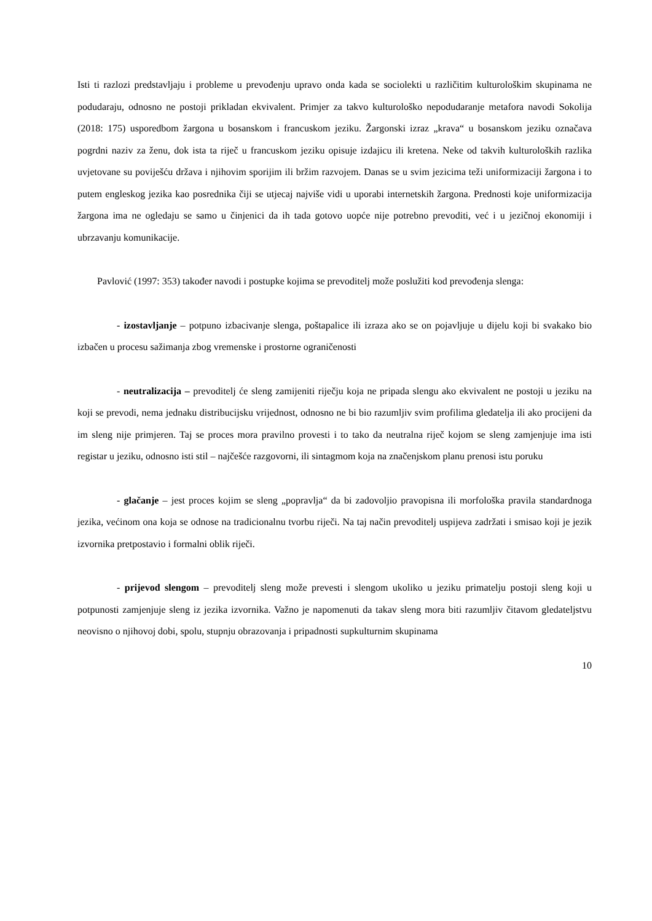Isti ti razlozi predstavljaju i probleme u prevođenju upravo onda kada se sociolekti u različitim kulturološkim skupinama ne podudaraju, odnosno ne postoji prikladan ekvivalent. Primjer za takvo kulturološko nepodudaranje metafora navodi Sokolija (2018: 175) usporedbom žargona u bosanskom i francuskom jeziku. Žargonski izraz „krava“ u bosanskom jeziku označava pogrdni naziv za ženu, dok ista ta riječ u francuskom jeziku opisuje izdajicu ili kretena. Neke od takvih kulturoloških razlika uvjetovane su poviješću država i njihovim sporijim ili bržim razvojem. Danas se u svim jezicima teži uniformizaciji žargona i to putem engleskog jezika kao posrednika čiji se utjecaj najviše vidi u uporabi internetskih žargona. Prednosti koje uniformizacija žargona ima ne ogledaju se samo u činjenici da ih tada gotovo uopće nije potrebno prevoditi, već i u jezičnoj ekonomiji i ubrzavanju komunikacije.
Pavlović (1997: 353) također navodi i postupke kojima se prevoditelj može poslužiti kod prevođenja slenga:
- izostavljanje – potpuno izbacivanje slenga, poštapalice ili izraza ako se on pojavljuje u dijelu koji bi svakako bio izbačen u procesu sažimanja zbog vremenske i prostorne ograničenosti
- neutralizacija – prevoditelj će sleng zamijeniti riječju koja ne pripada slengu ako ekvivalent ne postoji u jeziku na koji se prevodi, nema jednaku distribucijsku vrijednost, odnosno ne bi bio razumljiv svim profilima gledatelja ili ako procijeni da im sleng nije primjeren. Taj se proces mora pravilno provesti i to tako da neutralna riječ kojom se sleng zamjenjuje ima isti registar u jeziku, odnosno isti stil – najčešće razgovorni, ili sintagmom koja na značenjskom planu prenosi istu poruku
- glačanje – jest proces kojim se sleng „popravlja“ da bi zadovoljio pravopisna ili morfološka pravila standardnoga jezika, većinom ona koja se odnose na tradicionalnu tvorbu riječi. Na taj način prevoditelj uspijeva zadržati i smisao koji je jezik izvornika pretpostavio i formalni oblik riječi.
- prijevod slengom – prevoditelj sleng može prevesti i slengom ukoliko u jeziku primatelju postoji sleng koji u potpunosti zamjenjuje sleng iz jezika izvornika. Važno je napomenuti da takav sleng mora biti razumljiv čitavom gledateljstvu neovisno o njihovoj dobi, spolu, stupnju obrazovanja i pripadnosti supkulturnim skupinama
10